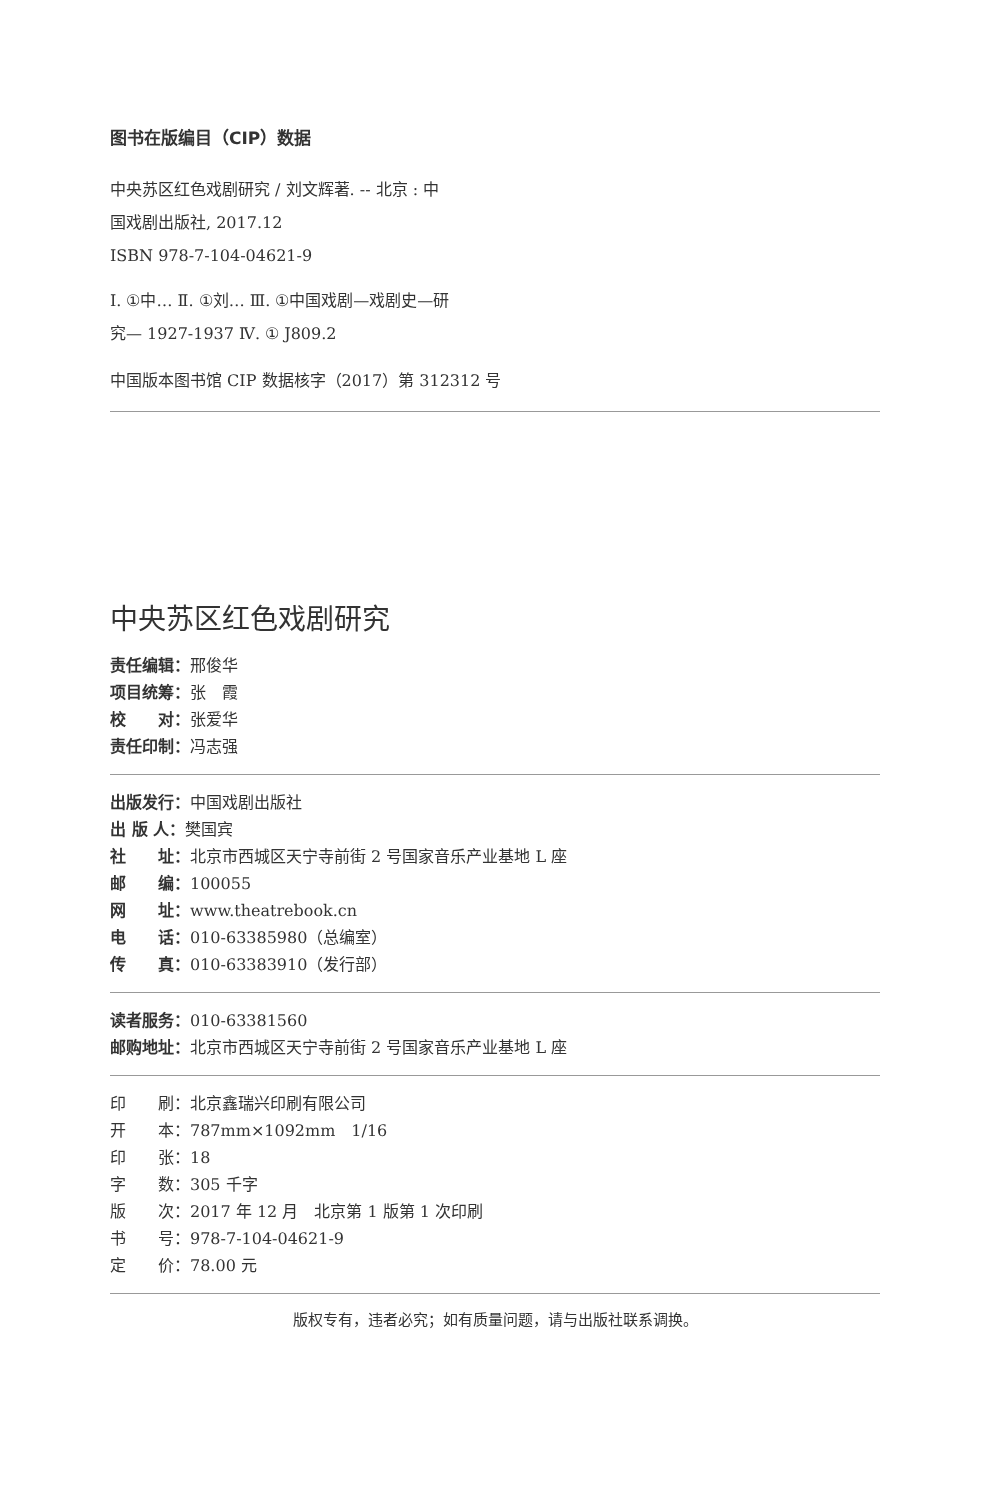图书在版编目（CIP）数据
中央苏区红色戏剧研究 / 刘文辉著. -- 北京 : 中
国戏剧出版社, 2017.12
ISBN 978-7-104-04621-9
Ⅰ. ①中… Ⅱ. ①刘… Ⅲ. ①中国戏剧—戏剧史—研
究— 1927-1937 Ⅳ. ① J809.2
中国版本图书馆 CIP 数据核字（2017）第 312312 号
中央苏区红色戏剧研究
责任编辑：邢俊华
项目统筹：张　霞
校　　对：张爱华
责任印制：冯志强
出版发行：中国戏剧出版社
出 版 人：樊国宾
社　　址：北京市西城区天宁寺前街 2 号国家音乐产业基地 L 座
邮　　编：100055
网　　址：www.theatrebook.cn
电　　话：010-63385980（总编室）
传　　真：010-63383910（发行部）
读者服务：010-63381560
邮购地址：北京市西城区天宁寺前街 2 号国家音乐产业基地 L 座
印　　刷：北京鑫瑞兴印刷有限公司
开　　本：787mm×1092mm　1/16
印　　张：18
字　　数：305 千字
版　　次：2017 年 12 月　北京第 1 版第 1 次印刷
书　　号：978-7-104-04621-9
定　　价：78.00 元
版权专有，违者必究；如有质量问题，请与出版社联系调换。